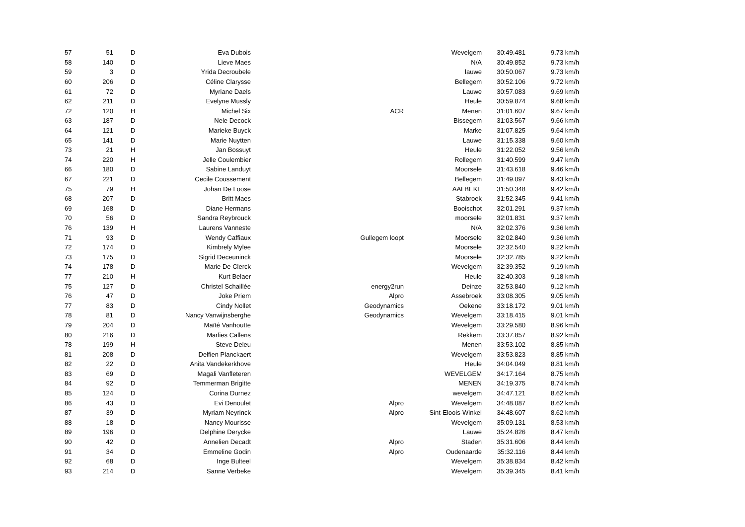| 57 | 51 | D | Eva Dubois | | Wevelgem | 30:49.481 | 9.73 km/h |
| 58 | 140 | D | Lieve Maes | | N/A | 30:49.852 | 9.73 km/h |
| 59 | 3 | D | Yrida Decroubele | | lauwe | 30:50.067 | 9.73 km/h |
| 60 | 206 | D | Céline Clarysse | | Bellegem | 30:52.106 | 9.72 km/h |
| 61 | 72 | D | Myriane Daels | | Lauwe | 30:57.083 | 9.69 km/h |
| 62 | 211 | D | Evelyne Mussly | | Heule | 30:59.874 | 9.68 km/h |
| 72 | 120 | H | Michel Six | ACR | Menen | 31:01.607 | 9.67 km/h |
| 63 | 187 | D | Nele Decock | | Bissegem | 31:03.567 | 9.66 km/h |
| 64 | 121 | D | Marieke Buyck | | Marke | 31:07.825 | 9.64 km/h |
| 65 | 141 | D | Marie Nuytten | | Lauwe | 31:15.338 | 9.60 km/h |
| 73 | 21 | H | Jan Bossuyt | | Heule | 31:22.052 | 9.56 km/h |
| 74 | 220 | H | Jelle Coulembier | | Rollegem | 31:40.599 | 9.47 km/h |
| 66 | 180 | D | Sabine Landuyt | | Moorsele | 31:43.618 | 9.46 km/h |
| 67 | 221 | D | Cecile Coussement | | Bellegem | 31:49.097 | 9.43 km/h |
| 75 | 79 | H | Johan De Loose | | AALBEKE | 31:50.348 | 9.42 km/h |
| 68 | 207 | D | Britt Maes | | Stabroek | 31:52.345 | 9.41 km/h |
| 69 | 168 | D | Diane Hermans | | Booischot | 32:01.291 | 9.37 km/h |
| 70 | 56 | D | Sandra Reybrouck | | moorsele | 32:01.831 | 9.37 km/h |
| 76 | 139 | H | Laurens Vanneste | | N/A | 32:02.376 | 9.36 km/h |
| 71 | 93 | D | Wendy Caffiaux | Gullegem loopt | Moorsele | 32:02.840 | 9.36 km/h |
| 72 | 174 | D | Kimbrely Mylee | | Moorsele | 32:32.540 | 9.22 km/h |
| 73 | 175 | D | Sigrid Deceuninck | | Moorsele | 32:32.785 | 9.22 km/h |
| 74 | 178 | D | Marie De Clerck | | Wevelgem | 32:39.352 | 9.19 km/h |
| 77 | 210 | H | Kurt Belaer | | Heule | 32:40.303 | 9.18 km/h |
| 75 | 127 | D | Christel Schaillée | energy2run | Deinze | 32:53.840 | 9.12 km/h |
| 76 | 47 | D | Joke Priem | Alpro | Assebroek | 33:08.305 | 9.05 km/h |
| 77 | 83 | D | Cindy Nollet | Geodynamics | Oekene | 33:18.172 | 9.01 km/h |
| 78 | 81 | D | Nancy Vanwijnsberghe | Geodynamics | Wevelgem | 33:18.415 | 9.01 km/h |
| 79 | 204 | D | Maïté Vanhoutte | | Wevelgem | 33:29.580 | 8.96 km/h |
| 80 | 216 | D | Marlies Callens | | Rekkem | 33:37.857 | 8.92 km/h |
| 78 | 199 | H | Steve Deleu | | Menen | 33:53.102 | 8.85 km/h |
| 81 | 208 | D | Delfien Planckaert | | Wevelgem | 33:53.823 | 8.85 km/h |
| 82 | 22 | D | Anita Vandekerkhove | | Heule | 34:04.049 | 8.81 km/h |
| 83 | 69 | D | Magali Vanfleteren | | WEVELGEM | 34:17.164 | 8.75 km/h |
| 84 | 92 | D | Temmerman Brigitte | | MENEN | 34:19.375 | 8.74 km/h |
| 85 | 124 | D | Corina Durnez | | wevelgem | 34:47.121 | 8.62 km/h |
| 86 | 43 | D | Evi Denoulet | Alpro | Wevelgem | 34:48.087 | 8.62 km/h |
| 87 | 39 | D | Myriam Neyrinck | Alpro | Sint-Eloois-Winkel | 34:48.607 | 8.62 km/h |
| 88 | 18 | D | Nancy Mourisse | | Wevelgem | 35:09.131 | 8.53 km/h |
| 89 | 196 | D | Delphine Derycke | | Lauwe | 35:24.826 | 8.47 km/h |
| 90 | 42 | D | Annelien Decadt | Alpro | Staden | 35:31.606 | 8.44 km/h |
| 91 | 34 | D | Emmeline Godin | Alpro | Oudenaarde | 35:32.116 | 8.44 km/h |
| 92 | 68 | D | Inge Bulteel | | Wevelgem | 35:38.834 | 8.42 km/h |
| 93 | 214 | D | Sanne Verbeke | | Wevelgem | 35:39.345 | 8.41 km/h |